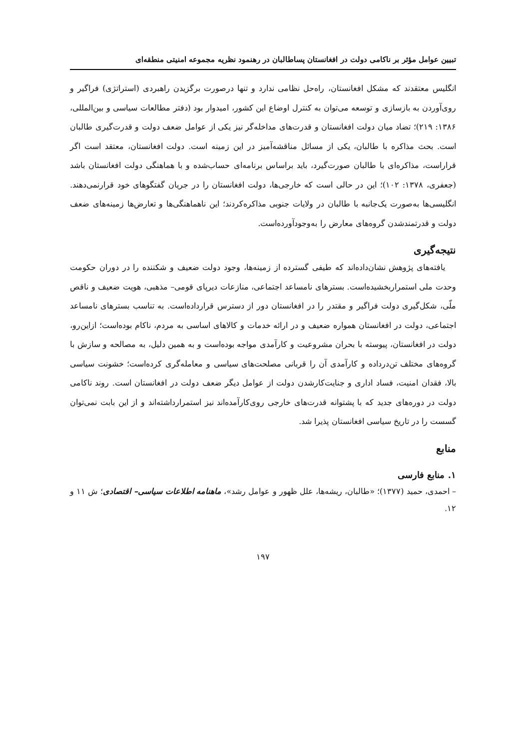تبیین عوامل مؤثر بر ناکامی دولت در افغانستان پساطالبان در رهنمود نظریه مجموعه امنیتی منطقه‌ای
انگلیس معتقدند که مشکل افغانستان، راه‌حل نظامی ندارد و تنها درصورت برگزیدن راهبردی (استراتژی) فراگیر و روی‌آوردن به بازسازی و توسعه می‌توان به کنترل اوضاع این کشور، امیدوار بود (دفتر مطالعات سیاسی و بین‌المللی، ۱۳۸۶: ۲۱۹)؛ تضاد میان دولت افغانستان و قدرت‌های مداخله‌گر نیز یکی از عوامل ضعف دولت و قدرت‌گیری طالبان است. بحث مذاکره با طالبان، یکی از مسائل مناقشه‌آمیز در این زمینه است. دولت افغانستان، معتقد است اگر قراراست، مذاکره‌ای با طالبان صورت‌گیرد، باید براساس برنامه‌ای حساب‌شده و با هماهنگی دولت افغانستان باشد (جعفری، ۱۳۷۸: ۱۰۲)؛ این در حالی است که خارجی‌ها، دولت افغانستان را در جریان گفتگوهای خود قرارنمی‌دهند. انگلیسی‌ها به‌صورت یک‌جانبه با طالبان در ولایات جنوبی مذاکره‌کردند؛ این ناهماهنگی‌ها و تعارض‌ها زمینه‌های ضعف دولت و قدرتمندشدن گروه‌های معارض را به‌وجودآورده‌است.
نتیجه‌گیری
یافته‌های پژوهش نشان‌داده‌اند که طیفی گسترده از زمینه‌ها، وجود دولت ضعیف و شکننده را در دوران حکومت وحدت ملی استمراربخشیده‌است. بسترهای نامساعد اجتماعی، منازعات دیرپای قومی– مذهبی، هویت ضعیف و ناقص ملّی، شکل‌گیری دولت فراگیر و مقتدر را در افغانستان دور از دسترس قرارداده‌است. به تناسب بسترهای نامساعد اجتماعی، دولت در افغانستان همواره ضعیف و در ارائه خدمات و کالاهای اساسی به مردم، ناکام بوده‌است؛ ازاین‌رو، دولت در افغانستان، پیوسته با بحران مشروعیت و کارآمدی مواجه بوده‌است و به همین دلیل، به مصالحه و سازش با گروه‌های مختلف تن‌درداده و کارآمدی آن را قربانی مصلحت‌های سیاسی و معامله‌گری کرده‌است؛ خشونت سیاسی بالا، فقدان امنیت، فساد اداری و جنایت‌کارشدن دولت از عوامل دیگر ضعف دولت در افغانستان است. روند ناکامی دولت در دوره‌های جدید که با پشتوانه قدرت‌های خارجی روی‌کارآمده‌اند نیز استمرارداشته‌اند و از این بابت نمی‌توان گسست را در تاریخ سیاسی افغانستان پذیرا شد.
منابع
۱. منابع فارسی
– احمدی، حمید (۱۳۷۷)؛ «طالبان، ریشه‌ها، علل ظهور و عوامل رشد»، ماهنامه اطلاعات سیاسی– اقتصادی؛ ش ۱۱ و ۱۲.
۱۹۷